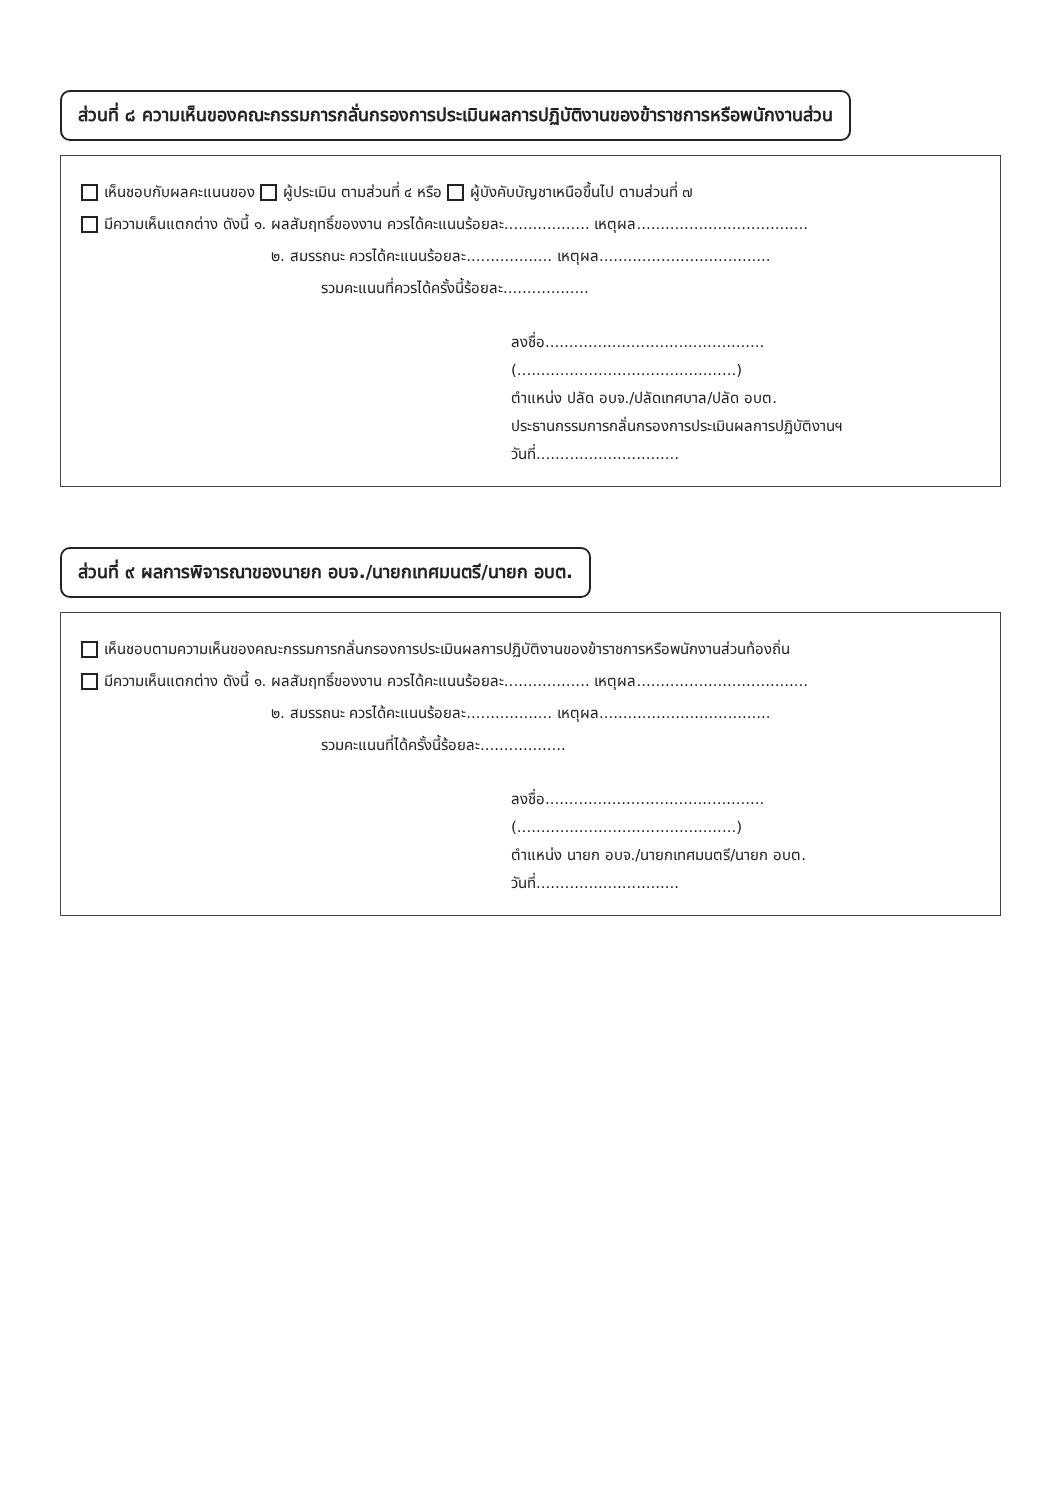ส่วนที่ ๘ ความเห็นของคณะกรรมการกลั่นกรองการประเมินผลการปฏิบัติงานของข้าราชการหรือพนักงานส่วน
เห็นชอบกับผลคะแนนของ ผู้ประเมิน ตามส่วนที่ ๔ หรือ ผู้บังคับบัญชาเหนือขึ้นไป ตามส่วนที่ ๗
มีความเห็นแตกต่าง ดังนี้ ๑. ผลสัมฤทธิ์ของงาน ควรได้คะแนนร้อยละ.................. เหตุผล....................................
๒. สมรรถนะ ควรได้คะแนนร้อยละ.................. เหตุผล....................................
รวมคะแนนที่ควรได้ครั้งนี้ร้อยละ..................
ลงชื่อ..............................................
(..............................................)
ตำแหน่ง ปลัด อบจ./ปลัดเทศบาล/ปลัด อบต.
ประธานกรรมการกลั่นกรองการประเมินผลการปฏิบัติงานฯ
วันที่..............................
ส่วนที่ ๙ ผลการพิจารณาของนายก อบจ./นายกเทศมนตรี/นายก อบต.
เห็นชอบตามความเห็นของคณะกรรมการกลั่นกรองการประเมินผลการปฏิบัติงานของข้าราชการหรือพนักงานส่วนท้องถิ่น
มีความเห็นแตกต่าง ดังนี้ ๑. ผลสัมฤทธิ์ของงาน ควรได้คะแนนร้อยละ.................. เหตุผล....................................
๒. สมรรถนะ ควรได้คะแนนร้อยละ.................. เหตุผล....................................
รวมคะแนนที่ได้ครั้งนี้ร้อยละ..................
ลงชื่อ..............................................
(..............................................)
ตำแหน่ง นายก อบจ./นายกเทศมนตรี/นายก อบต.
วันที่..............................